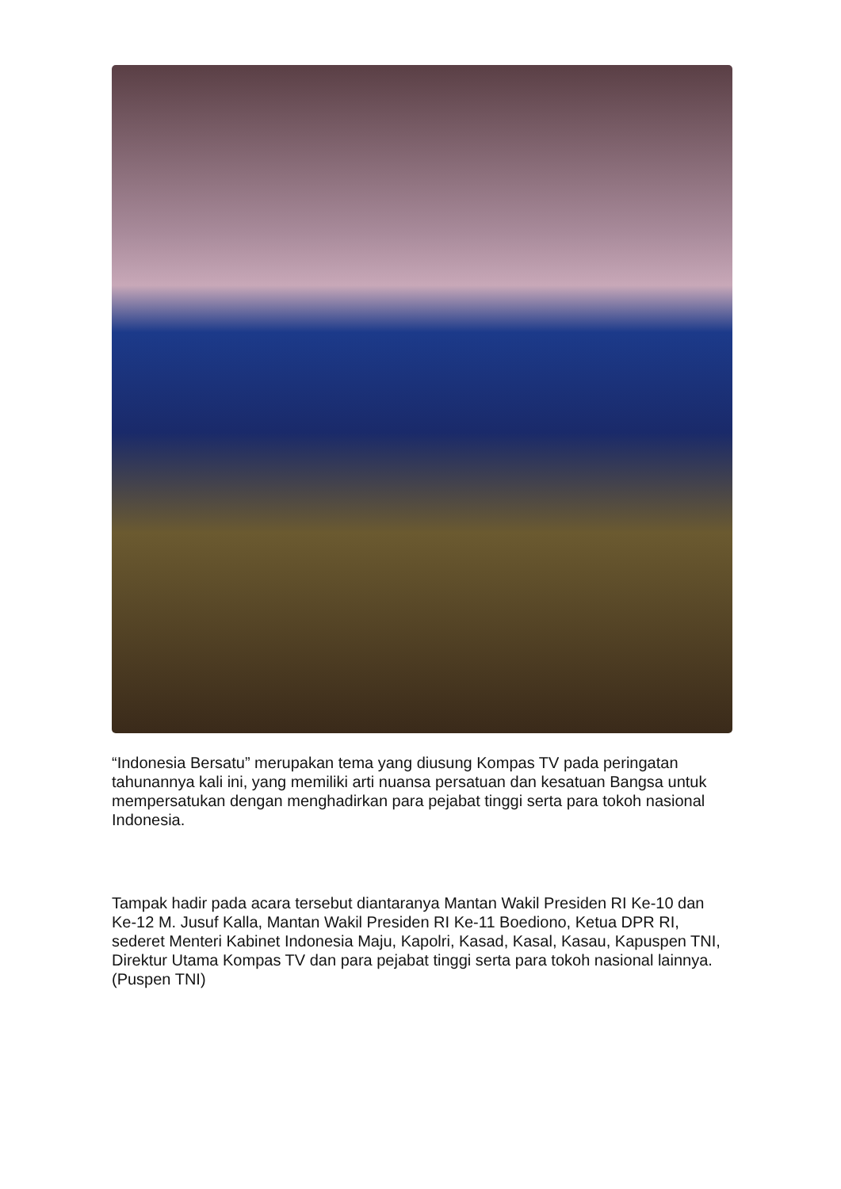“Indonesia Bersatu” merupakan tema yang diusung Kompas TV pada peringatan tahunannya kali ini, yang memiliki arti nuansa persatuan dan kesatuan Bangsa untuk mempersatukan dengan menghadirkan para pejabat tinggi serta para tokoh nasional Indonesia.
Tampak hadir pada acara tersebut diantaranya Mantan Wakil Presiden RI Ke-10 dan Ke-12 M. Jusuf Kalla, Mantan Wakil Presiden RI Ke-11 Boediono, Ketua DPR RI, sederet Menteri Kabinet Indonesia Maju, Kapolri, Kasad, Kasal, Kasau, Kapuspen TNI, Direktur Utama Kompas TV dan para pejabat tinggi serta para tokoh nasional lainnya. (Puspen TNI)